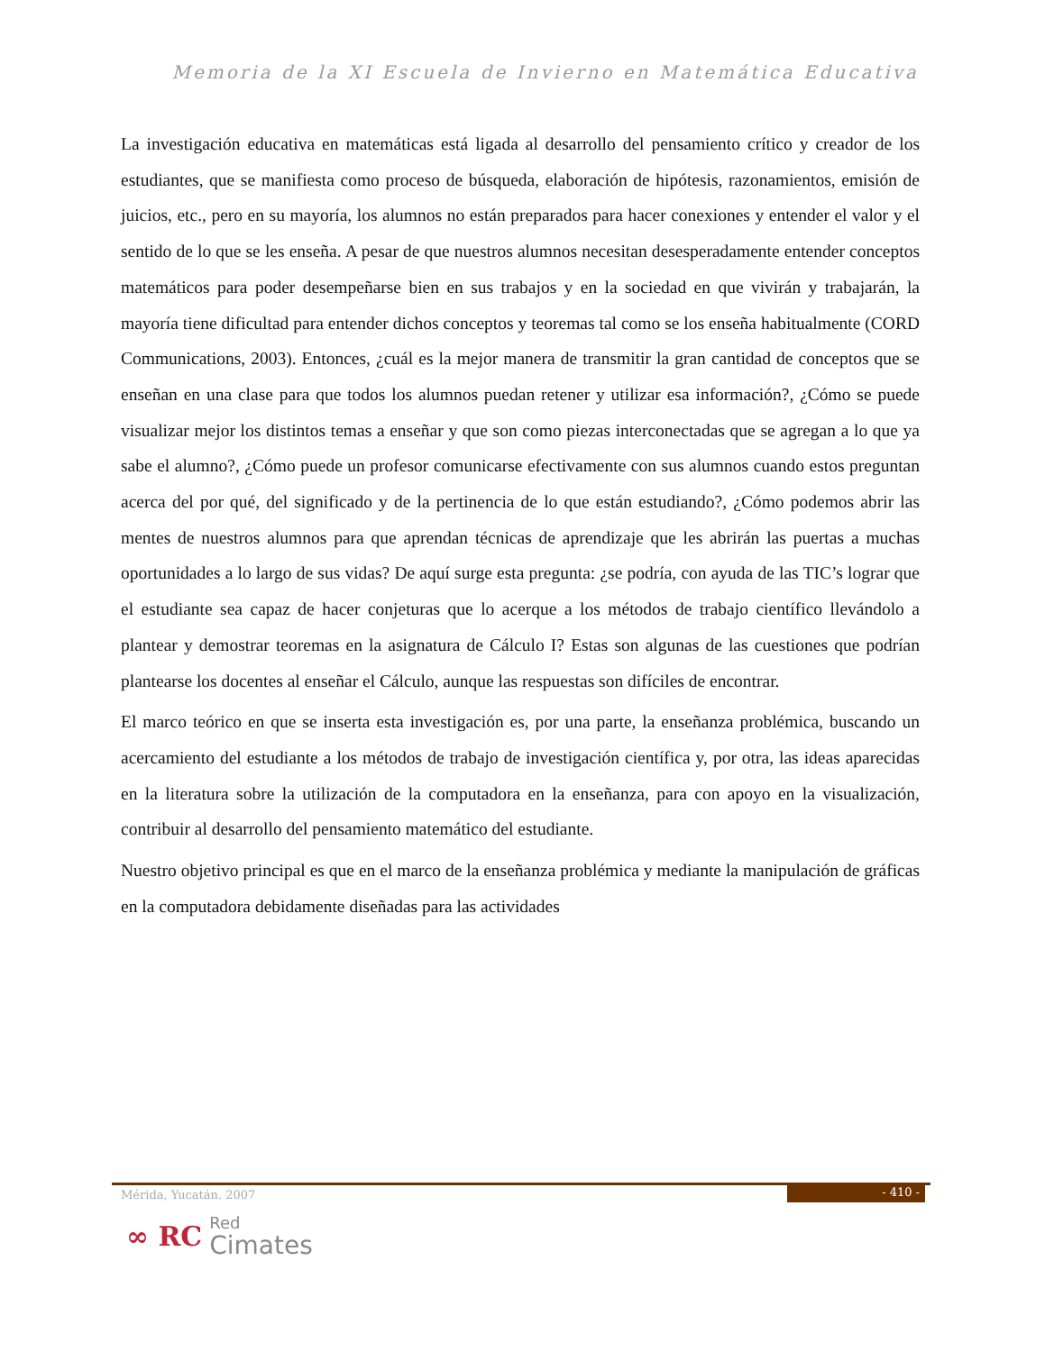Memoria de la XI Escuela de Invierno en Matemática Educativa
La investigación educativa en matemáticas está ligada al desarrollo del pensamiento crítico y creador de los estudiantes, que se manifiesta como proceso de búsqueda, elaboración de hipótesis, razonamientos, emisión de juicios, etc., pero en su mayoría, los alumnos no están preparados para hacer conexiones y entender el valor y el sentido de lo que se les enseña. A pesar de que nuestros alumnos necesitan desesperadamente entender conceptos matemáticos para poder desempeñarse bien en sus trabajos y en la sociedad en que vivirán y trabajarán, la mayoría tiene dificultad para entender dichos conceptos y teoremas tal como se los enseña habitualmente (CORD Communications, 2003). Entonces, ¿cuál es la mejor manera de transmitir la gran cantidad de conceptos que se enseñan en una clase para que todos los alumnos puedan retener y utilizar esa información?, ¿Cómo se puede visualizar mejor los distintos temas a enseñar y que son como piezas interconectadas que se agregan a lo que ya sabe el alumno?, ¿Cómo puede un profesor comunicarse efectivamente con sus alumnos cuando estos preguntan acerca del por qué, del significado y de la pertinencia de lo que están estudiando?, ¿Cómo podemos abrir las mentes de nuestros alumnos para que aprendan técnicas de aprendizaje que les abrirán las puertas a muchas oportunidades a lo largo de sus vidas? De aquí surge esta pregunta: ¿se podría, con ayuda de las TIC’s lograr que el estudiante sea capaz de hacer conjeturas que lo acerque a los métodos de trabajo científico llevándolo a plantear y demostrar teoremas en la asignatura de Cálculo I? Estas son algunas de las cuestiones que podrían plantearse los docentes al enseñar el Cálculo, aunque las respuestas son difíciles de encontrar.
El marco teórico en que se inserta esta investigación es, por una parte, la enseñanza problémica, buscando un acercamiento del estudiante a los métodos de trabajo de investigación científica y, por otra, las ideas aparecidas en la literatura sobre la utilización de la computadora en la enseñanza, para con apoyo en la visualización, contribuir al desarrollo del pensamiento matemático del estudiante.
Nuestro objetivo principal es que en el marco de la enseñanza problémica y mediante la manipulación de gráficas en la computadora debidamente diseñadas para las actividades
Mérida, Yucatán. 2007 - 410 -
∞ RC Red
Cimates